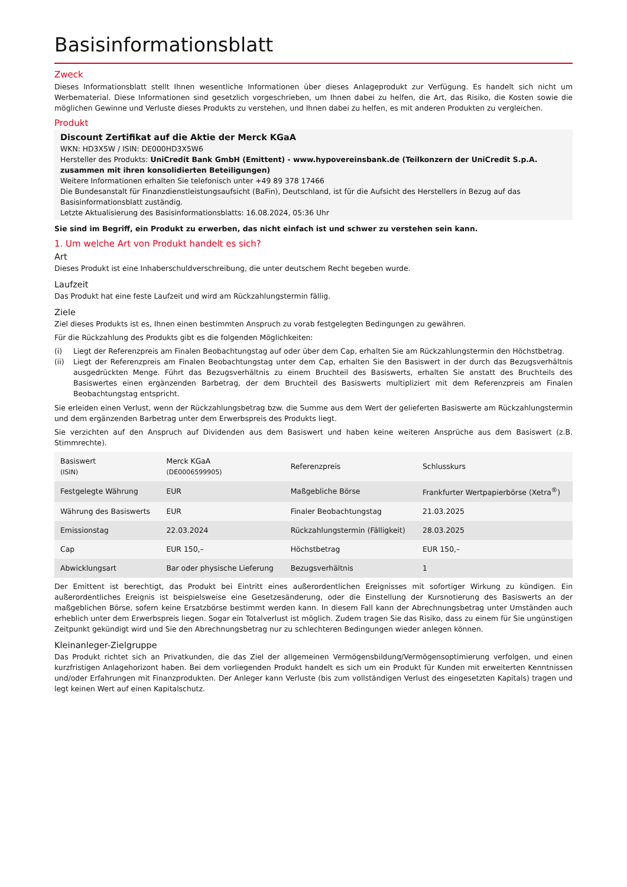Basisinformationsblatt
Zweck
Dieses Informationsblatt stellt Ihnen wesentliche Informationen über dieses Anlageprodukt zur Verfügung. Es handelt sich nicht um Werbematerial. Diese Informationen sind gesetzlich vorgeschrieben, um Ihnen dabei zu helfen, die Art, das Risiko, die Kosten sowie die möglichen Gewinne und Verluste dieses Produkts zu verstehen, und Ihnen dabei zu helfen, es mit anderen Produkten zu vergleichen.
Produkt
Discount Zertifikat auf die Aktie der Merck KGaA
WKN: HD3X5W / ISIN: DE000HD3X5W6
Hersteller des Produkts: UniCredit Bank GmbH (Emittent) - www.hypovereinsbank.de (Teilkonzern der UniCredit S.p.A. zusammen mit ihren konsolidierten Beteiligungen)
Weitere Informationen erhalten Sie telefonisch unter +49 89 378 17466
Die Bundesanstalt für Finanzdienstleistungsaufsicht (BaFin), Deutschland, ist für die Aufsicht des Herstellers in Bezug auf das Basisinformationsblatt zuständig.
Letzte Aktualisierung des Basisinformationsblatts: 16.08.2024, 05:36 Uhr
Sie sind im Begriff, ein Produkt zu erwerben, das nicht einfach ist und schwer zu verstehen sein kann.
1. Um welche Art von Produkt handelt es sich?
Art
Dieses Produkt ist eine Inhaberschuldverschreibung, die unter deutschem Recht begeben wurde.
Laufzeit
Das Produkt hat eine feste Laufzeit und wird am Rückzahlungstermin fällig.
Ziele
Ziel dieses Produkts ist es, Ihnen einen bestimmten Anspruch zu vorab festgelegten Bedingungen zu gewähren.
Für die Rückzahlung des Produkts gibt es die folgenden Möglichkeiten:
(i) Liegt der Referenzpreis am Finalen Beobachtungstag auf oder über dem Cap, erhalten Sie am Rückzahlungstermin den Höchstbetrag.
(ii) Liegt der Referenzpreis am Finalen Beobachtungstag unter dem Cap, erhalten Sie den Basiswert in der durch das Bezugsverhältnis ausgedrückten Menge. Führt das Bezugsverhältnis zu einem Bruchteil des Basiswerts, erhalten Sie anstatt des Bruchteils des Basiswertes einen ergänzenden Barbetrag, der dem Bruchteil des Basiswerts multipliziert mit dem Referenzpreis am Finalen Beobachtungstag entspricht.
Sie erleiden einen Verlust, wenn der Rückzahlungsbetrag bzw. die Summe aus dem Wert der gelieferten Basiswerte am Rückzahlungstermin und dem ergänzenden Barbetrag unter dem Erwerbspreis des Produkts liegt.
Sie verzichten auf den Anspruch auf Dividenden aus dem Basiswert und haben keine weiteren Ansprüche aus dem Basiswert (z.B. Stimmrechte).
| Basiswert (ISIN) | Merck KGaA (DE0006599905) | Referenzpreis | Schlusskurs |
| Festgelegte Währung | EUR | Maßgebliche Börse | Frankfurter Wertpapierbörse (Xetra<sup>®</sup>) |
| Währung des Basiswerts | EUR | Finaler Beobachtungstag | 21.03.2025 |
| Emissionstag | 22.03.2024 | Rückzahlungstermin (Fälligkeit) | 28.03.2025 |
| Cap | EUR 150,– | Höchstbetrag | EUR 150,– |
| Abwicklungsart | Bar oder physische Lieferung | Bezugsverhältnis | 1 |
Der Emittent ist berechtigt, das Produkt bei Eintritt eines außerordentlichen Ereignisses mit sofortiger Wirkung zu kündigen. Ein außerordentliches Ereignis ist beispielsweise eine Gesetzesänderung, oder die Einstellung der Kursnotierung des Basiswerts an der maßgeblichen Börse, sofern keine Ersatzbörse bestimmt werden kann. In diesem Fall kann der Abrechnungsbetrag unter Umständen auch erheblich unter dem Erwerbspreis liegen. Sogar ein Totalverlust ist möglich. Zudem tragen Sie das Risiko, dass zu einem für Sie ungünstigen Zeitpunkt gekündigt wird und Sie den Abrechnungsbetrag nur zu schlechteren Bedingungen wieder anlegen können.
Kleinanleger-Zielgruppe
Das Produkt richtet sich an Privatkunden, die das Ziel der allgemeinen Vermögensbildung/Vermögensoptimierung verfolgen, und einen kurzfristigen Anlagehorizont haben. Bei dem vorliegenden Produkt handelt es sich um ein Produkt für Kunden mit erweiterten Kenntnissen und/oder Erfahrungen mit Finanzprodukten. Der Anleger kann Verluste (bis zum vollständigen Verlust des eingesetzten Kapitals) tragen und legt keinen Wert auf einen Kapitalschutz.